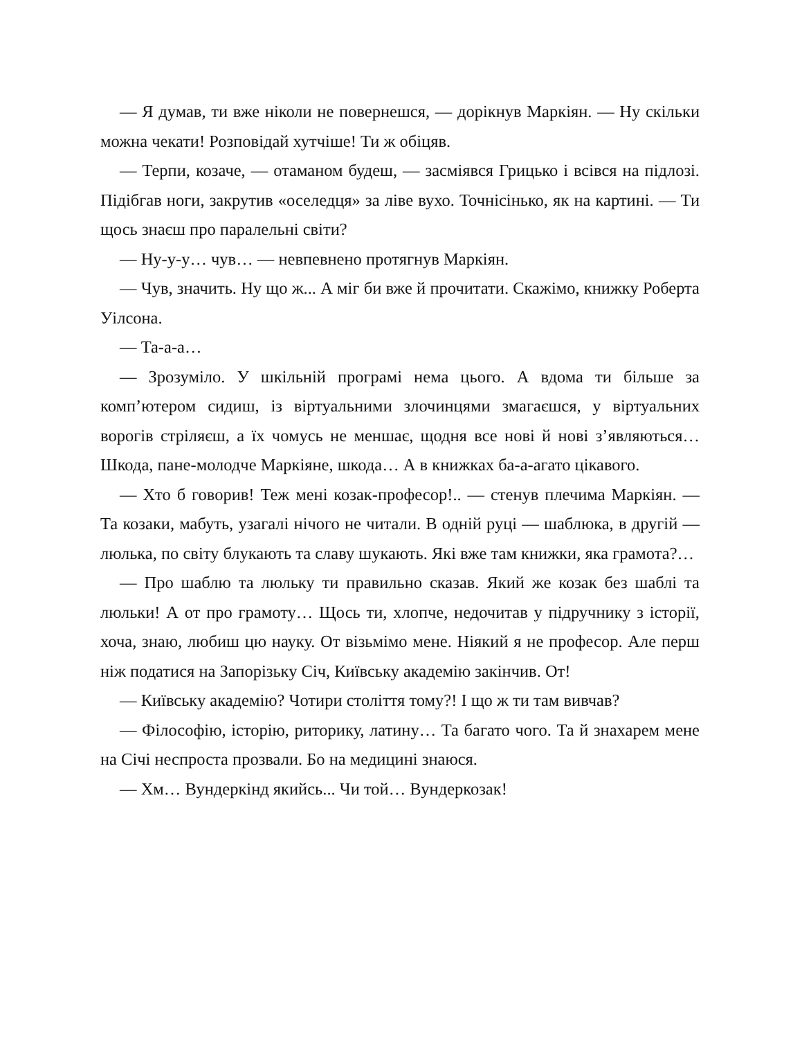— Я думав, ти вже ніколи не повернешся, — дорікнув Маркіян. — Ну скільки можна чекати! Розповідай хутчіше! Ти ж обіцяв.
— Терпи, козаче, — отаманом будеш, — засміявся Грицько і всівся на підлозі. Підібгав ноги, закрутив «оселедця» за ліве вухо. Точнісінько, як на картині. — Ти щось знаєш про паралельні світи?
— Ну-у-у… чув… — невпевнено протягнув Маркіян.
— Чув, значить. Ну що ж... А міг би вже й прочитати. Скажімо, книжку Роберта Уілсона.
— Та-а-а…
— Зрозуміло. У шкільній програмі нема цього. А вдома ти більше за комп’ютером сидиш, із віртуальними злочинцями змагаєшся, у віртуальних ворогів стріляєш, а їх чомусь не меншає, щодня все нові й нові з’являються… Шкода, пане-молодче Маркіяне, шкода… А в книжках ба-а-агато цікавого.
— Хто б говорив! Теж мені козак-професор!.. — стенув плечима Маркіян. — Та козаки, мабуть, узагалі нічого не читали. В одній руці — шаблюка, в другій — люлька, по світу блукають та славу шукають. Які вже там книжки, яка грамота?…
— Про шаблю та люльку ти правильно сказав. Який же козак без шаблі та люльки! А от про грамоту… Щось ти, хлопче, недочитав у підручнику з історії, хоча, знаю, любиш цю науку. От візьмімо мене. Ніякий я не професор. Але перш ніж податися на Запорізьку Січ, Київську академію закінчив. От!
— Київську академію? Чотири століття тому?! І що ж ти там вивчав?
— Філософію, історію, риторику, латину… Та багато чого. Та й знахарем мене на Січі неспроста прозвали. Бо на медицині знаюся.
— Хм… Вундеркінд якийсь... Чи той… Вундеркозак!